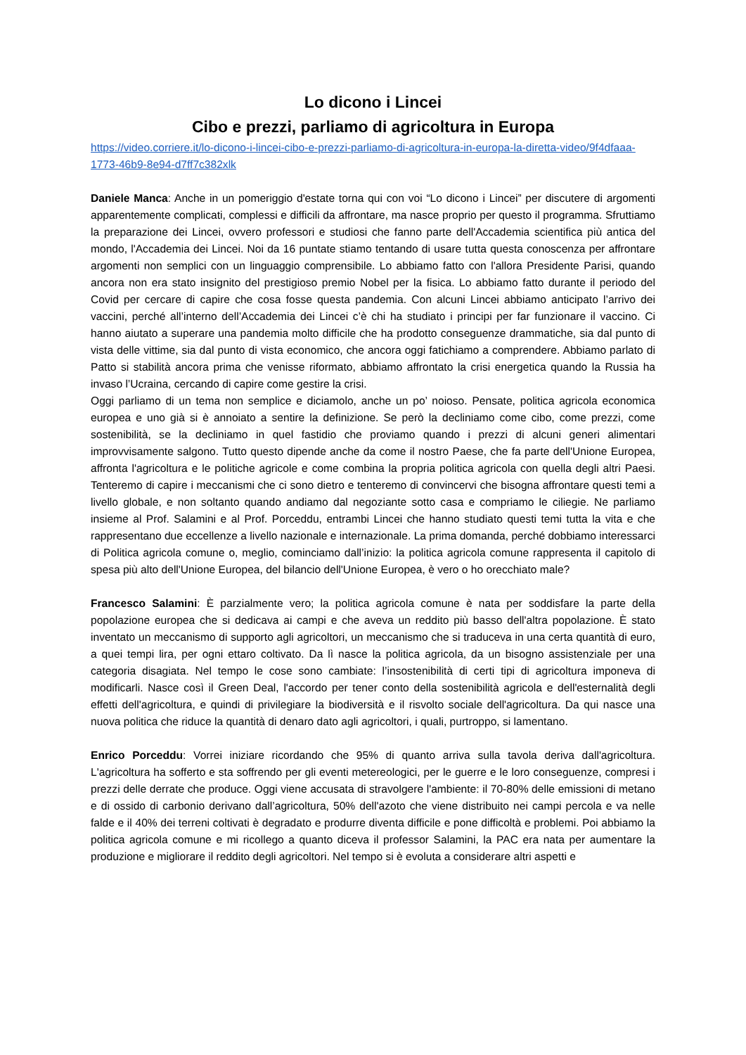Lo dicono i Lincei
Cibo e prezzi, parliamo di agricoltura in Europa
https://video.corriere.it/lo-dicono-i-lincei-cibo-e-prezzi-parliamo-di-agricoltura-in-europa-la-diretta-video/9f4dfaaa-1773-46b9-8e94-d7ff7c382xlk
Daniele Manca: Anche in un pomeriggio d'estate torna qui con voi “Lo dicono i Lincei” per discutere di argomenti apparentemente complicati, complessi e difficili da affrontare, ma nasce proprio per questo il programma. Sfruttiamo la preparazione dei Lincei, ovvero professori e studiosi che fanno parte dell'Accademia scientifica più antica del mondo, l'Accademia dei Lincei. Noi da 16 puntate stiamo tentando di usare tutta questa conoscenza per affrontare argomenti non semplici con un linguaggio comprensibile. Lo abbiamo fatto con l'allora Presidente Parisi, quando ancora non era stato insignito del prestigioso premio Nobel per la fisica. Lo abbiamo fatto durante il periodo del Covid per cercare di capire che cosa fosse questa pandemia. Con alcuni Lincei abbiamo anticipato l’arrivo dei vaccini, perché all’interno dell’Accademia dei Lincei c’è chi ha studiato i principi per far funzionare il vaccino. Ci hanno aiutato a superare una pandemia molto difficile che ha prodotto conseguenze drammatiche, sia dal punto di vista delle vittime, sia dal punto di vista economico, che ancora oggi fatichiamo a comprendere. Abbiamo parlato di Patto si stabilità ancora prima che venisse riformato, abbiamo affrontato la crisi energetica quando la Russia ha invaso l’Ucraina, cercando di capire come gestire la crisi.
Oggi parliamo di un tema non semplice e diciamolo, anche un po’ noioso. Pensate, politica agricola economica europea e uno già si è annoiato a sentire la definizione. Se però la decliniamo come cibo, come prezzi, come sostenibilità, se la decliniamo in quel fastidio che proviamo quando i prezzi di alcuni generi alimentari improvvisamente salgono. Tutto questo dipende anche da come il nostro Paese, che fa parte dell'Unione Europea, affronta l'agricoltura e le politiche agricole e come combina la propria politica agricola con quella degli altri Paesi. Tenteremo di capire i meccanismi che ci sono dietro e tenteremo di convincervi che bisogna affrontare questi temi a livello globale, e non soltanto quando andiamo dal negoziante sotto casa e compriamo le ciliegie. Ne parliamo insieme al Prof. Salamini e al Prof. Porceddu, entrambi Lincei che hanno studiato questi temi tutta la vita e che rappresentano due eccellenze a livello nazionale e internazionale. La prima domanda, perché dobbiamo interessarci di Politica agricola comune o, meglio, cominciamo dall’inizio: la politica agricola comune rappresenta il capitolo di spesa più alto dell'Unione Europea, del bilancio dell'Unione Europea, è vero o ho orecchiato male?
Francesco Salamini: È parzialmente vero; la politica agricola comune è nata per soddisfare la parte della popolazione europea che si dedicava ai campi e che aveva un reddito più basso dell'altra popolazione. È stato inventato un meccanismo di supporto agli agricoltori, un meccanismo che si traduceva in una certa quantità di euro, a quei tempi lira, per ogni ettaro coltivato. Da lì nasce la politica agricola, da un bisogno assistenziale per una categoria disagiata. Nel tempo le cose sono cambiate: l’insostenibilità di certi tipi di agricoltura imponeva di modificarli. Nasce così il Green Deal, l'accordo per tener conto della sostenibilità agricola e dell'esternalità degli effetti dell'agricoltura, e quindi di privilegiare la biodiversità e il risvolto sociale dell'agricoltura. Da qui nasce una nuova politica che riduce la quantità di denaro dato agli agricoltori, i quali, purtroppo, si lamentano.
Enrico Porceddu: Vorrei iniziare ricordando che 95% di quanto arriva sulla tavola deriva dall'agricoltura. L'agricoltura ha sofferto e sta soffrendo per gli eventi metereologici, per le guerre e le loro conseguenze, compresi i prezzi delle derrate che produce. Oggi viene accusata di stravolgere l'ambiente: il 70-80% delle emissioni di metano e di ossido di carbonio derivano dall’agricoltura, 50% dell'azoto che viene distribuito nei campi percola e va nelle falde e il 40% dei terreni coltivati è degradato e produrre diventa difficile e pone difficoltà e problemi. Poi abbiamo la politica agricola comune e mi ricollego a quanto diceva il professor Salamini, la PAC era nata per aumentare la produzione e migliorare il reddito degli agricoltori. Nel tempo si è evoluta a considerare altri aspetti e